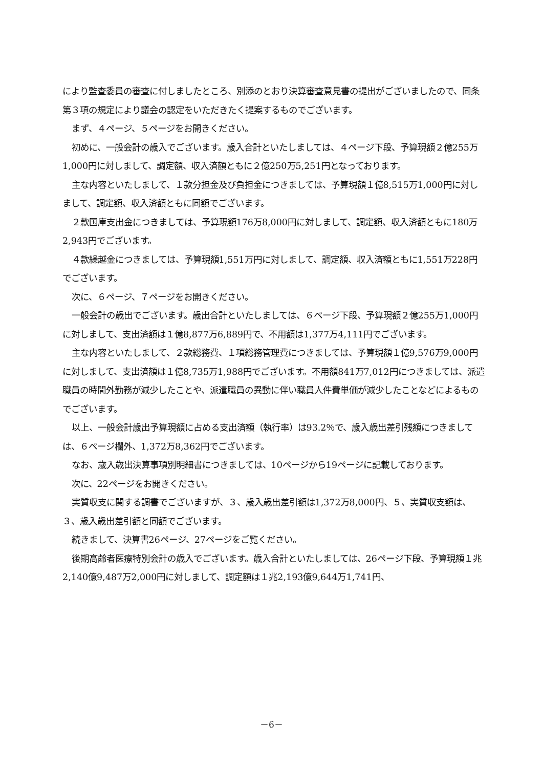により監査委員の審査に付しましたところ、別添のとおり決算審査意見書の提出がございましたので、同条第３項の規定により議会の認定をいただきたく提案するものでございます。
まず、４ページ、５ページをお開きください。
初めに、一般会計の歳入でございます。歳入合計といたしましては、４ページ下段、予算現額２億255万1,000円に対しまして、調定額、収入済額ともに２億250万5,251円となっております。
主な内容といたしまして、１款分担金及び負担金につきましては、予算現額１億8,515万1,000円に対しまして、調定額、収入済額ともに同額でございます。
２款国庫支出金につきましては、予算現額176万8,000円に対しまして、調定額、収入済額ともに180万2,943円でございます。
４款繰越金につきましては、予算現額1,551万円に対しまして、調定額、収入済額ともに1,551万228円でございます。
次に、６ページ、７ページをお開きください。
一般会計の歳出でございます。歳出合計といたしましては、６ページ下段、予算現額２億255万1,000円に対しまして、支出済額は１億8,877万6,889円で、不用額は1,377万4,111円でございます。
主な内容といたしまして、２款総務費、１項総務管理費につきましては、予算現額１億9,576万9,000円に対しまして、支出済額は１億8,735万1,988円でございます。不用額841万7,012円につきましては、派遣職員の時間外勤務が減少したことや、派遣職員の異動に伴い職員人件費単価が減少したことなどによるものでございます。
以上、一般会計歳出予算現額に占める支出済額（執行率）は93.2％で、歳入歳出差引残額につきましては、６ページ欄外、1,372万8,362円でございます。
なお、歳入歳出決算事項別明細書につきましては、10ページから19ページに記載しております。
次に、22ページをお開きください。
実質収支に関する調書でございますが、３、歳入歳出差引額は1,372万8,000円、５、実質収支額は、３、歳入歳出差引額と同額でございます。
続きまして、決算書26ページ、27ページをご覧ください。
後期高齢者医療特別会計の歳入でございます。歳入合計といたしましては、26ページ下段、予算現額１兆2,140億9,487万2,000円に対しまして、調定額は１兆2,193億9,644万1,741円、
－6－